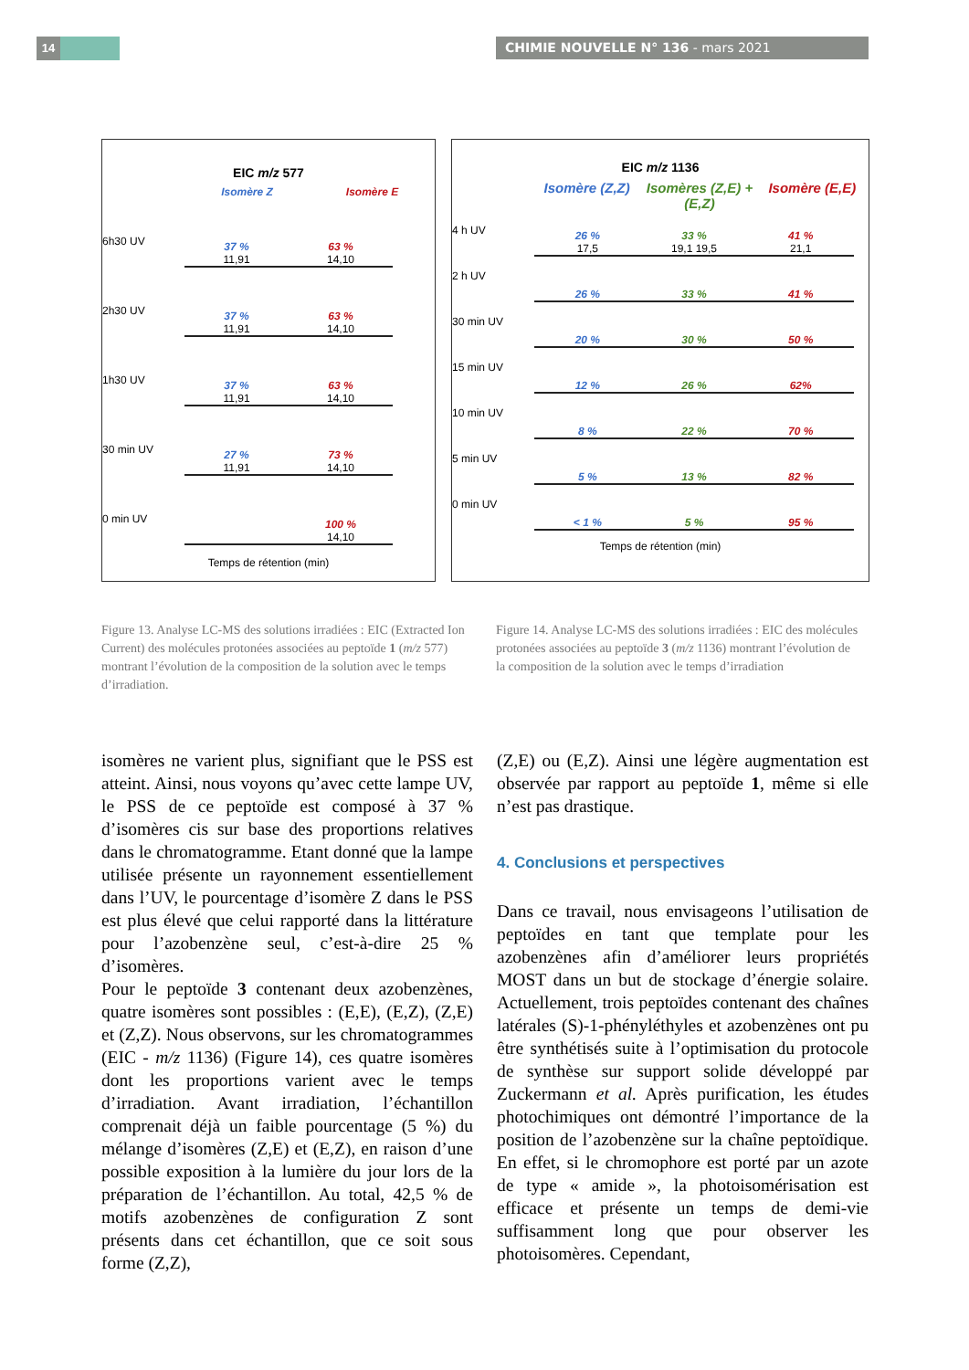14 CHIMIE NOUVELLE N° 136 - mars 2021
EIC m/z 577
Isomère Z Isomère E
6h30 UV
37 %
11,91
63 %
14,10
2h30 UV
37 %
11,91
63 %
14,10
1h30 UV
37 %
11,91
63 %
14,10
30 min UV
27 %
11,91
73 %
14,10
0 min UV
100 %
14,10
Temps de rétention (min)
EIC m/z 1136
Isomère (Z,Z) Isomères (Z,E) + (E,Z) Isomère (E,E)
4 h UV
26 %
17,5
33 %
19,1 19,5
41 %
21,1
2 h UV
26 %
33 %
41 %
30 min UV
20 %
30 %
50 %
15 min UV
12 %
26 %
62%
10 min UV
8 %
22 %
70 %
5 min UV
5 %
13 %
82 %
0 min UV
< 1 %
5 %
95 %
Temps de rétention (min)
Figure 13. Analyse LC-MS des solutions irradiées : EIC (Extracted Ion Current) des molécules protonées associées au peptoïde 1 (m/z 577) montrant l’évolution de la composition de la solution avec le temps d’irradiation.
Figure 14. Analyse LC-MS des solutions irradiées : EIC des molécules protonées associées au peptoïde 3 (m/z 1136) montrant l’évolution de la composition de la solution avec le temps d’irradiation
isomères ne varient plus, signifiant que le PSS est atteint. Ainsi, nous voyons qu’avec cette lampe UV, le PSS de ce peptoïde est composé à 37 % d’isomères cis sur base des proportions relatives dans le chromatogramme. Etant donné que la lampe utilisée présente un rayonnement essentiellement dans l’UV, le pourcentage d’isomère Z dans le PSS est plus élevé que celui rapporté dans la littérature pour l’azobenzène seul, c’est-à-dire 25 % d’isomères.
Pour le peptoïde 3 contenant deux azobenzènes, quatre isomères sont possibles : (E,E), (E,Z), (Z,E) et (Z,Z). Nous observons, sur les chromatogrammes (EIC - m/z 1136) (Figure 14), ces quatre isomères dont les proportions varient avec le temps d’irradiation. Avant irradiation, l’échantillon comprenait déjà un faible pourcentage (5 %) du mélange d’isomères (Z,E) et (E,Z), en raison d’une possible exposition à la lumière du jour lors de la préparation de l’échantillon. Au total, 42,5 % de motifs azobenzènes de configuration Z sont présents dans cet échantillon, que ce soit sous forme (Z,Z),
(Z,E) ou (E,Z). Ainsi une légère augmentation est observée par rapport au peptoïde 1, même si elle n’est pas drastique.
4. Conclusions et perspectives
Dans ce travail, nous envisageons l’utilisation de peptoïdes en tant que template pour les azobenzènes afin d’améliorer leurs propriétés MOST dans un but de stockage d’énergie solaire. Actuellement, trois peptoïdes contenant des chaînes latérales (S)-1-phényléthyles et azobenzènes ont pu être synthétisés suite à l’optimisation du protocole de synthèse sur support solide développé par Zuckermann et al. Après purification, les études photochimiques ont démontré l’importance de la position de l’azobenzène sur la chaîne peptoïdique. En effet, si le chromophore est porté par un azote de type « amide », la photoisomérisation est efficace et présente un temps de demi-vie suffisamment long que pour observer les photoisomères. Cependant,